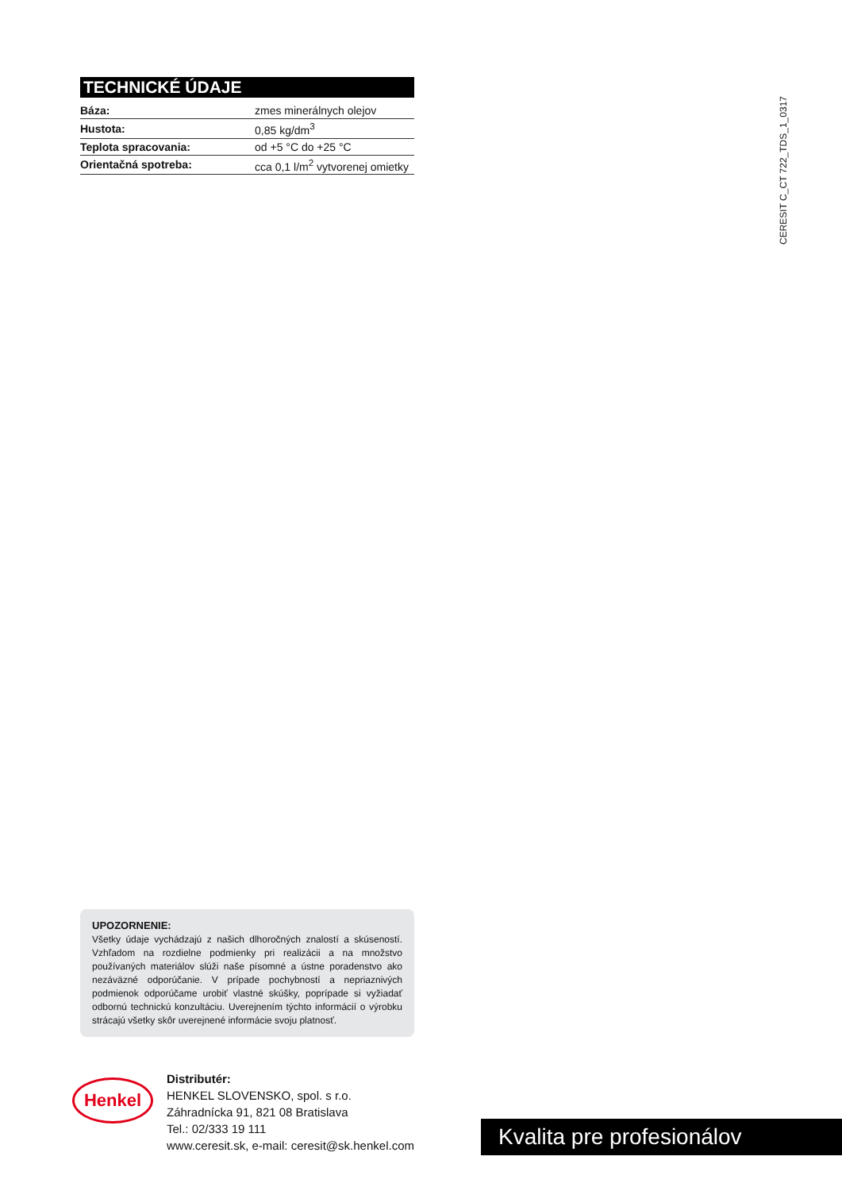TECHNICKÉ ÚDAJE
| Báza: | zmes minerálnych olejov |
| Hustota: | 0,85 kg/dm<sup>3</sup> |
| Teplota spracovania: | od +5 °C do +25 °C |
| Orientačná spotreba: | cca 0,1 l/m<sup>2</sup> vytvorenej omietky |
CERESIT C_CT 722_TDS_1_0317
UPOZORNENIE:
Všetky údaje vychádzajú z našich dlhoročných znalostí a skúseností. Vzhľadom na rozdielne podmienky pri realizácii a na množstvo používaných materiálov slúži naše písomné a ústne poradenstvo ako nezáväzné odporúčanie. V prípade pochybností a nepriaznivých podmienok odporúčame urobiť vlastné skúšky, poprípade si vyžiadať odbornú technickú konzultáciu. Uverejnením týchto informácií o výrobku strácajú všetky skôr uverejnené informácie svoju platnosť.
Henkel
Distributér:
HENKEL SLOVENSKO, spol. s r.o.
Záhradnícka 91, 821 08 Bratislava
Tel.: 02/333 19 111
www.ceresit.sk, e-mail: ceresit@sk.henkel.com
Kvalita pre profesionálov